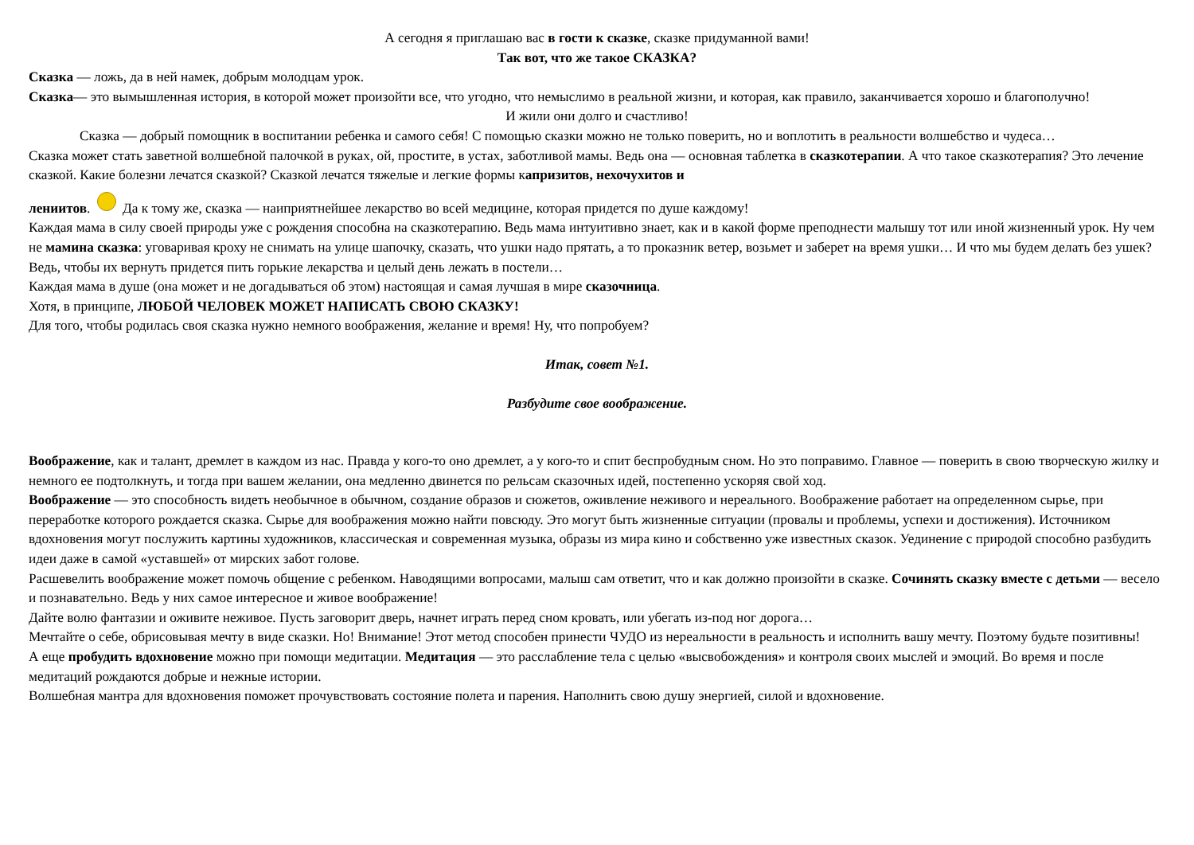А сегодня я приглашаю вас в гости к сказке, сказке придуманной вами!
Так вот, что же такое СКАЗКА?
Сказка — ложь, да в ней намек, добрым молодцам урок.
Сказка— это вымышленная история, в которой может произойти все, что угодно, что немыслимо в реальной жизни, и которая, как правило, заканчивается хорошо и благополучно!
И жили они долго и счастливо!
Сказка — добрый помощник в воспитании ребенка и самого себя! С помощью сказки можно не только поверить, но и воплотить в реальности волшебство и чудеса…
Сказка может стать заветной волшебной палочкой в руках, ой, простите, в устах, заботливой мамы. Ведь она — основная таблетка в сказкотерапии. А что такое сказкотерапия? Это лечение сказкой. Какие болезни лечатся сказкой? Сказкой лечатся тяжелые и легкие формы капризитов, нехочухитов и
лениитов. Да к тому же, сказка — наиприятнейшее лекарство во всей медицине, которая придется по душе каждому!
Каждая мама в силу своей природы уже с рождения способна на сказкотерапию. Ведь мама интуитивно знает, как и в какой форме преподнести малышу тот или иной жизненный урок. Ну чем не мамина сказка: уговаривая кроху не снимать на улице шапочку, сказать, что ушки надо прятать, а то проказник ветер, возьмет и заберет на время ушки… И что мы будем делать без ушек? Ведь, чтобы их вернуть придется пить горькие лекарства и целый день лежать в постели…
Каждая мама в душе (она может и не догадываться об этом) настоящая и самая лучшая в мире сказочница.
Хотя, в принципе, ЛЮБОЙ ЧЕЛОВЕК МОЖЕТ НАПИСАТЬ СВОЮ СКАЗКУ!
Для того, чтобы родилась своя сказка нужно немного воображения, желание и время! Ну, что попробуем?
Итак, совет №1.
Разбудите свое воображение.
Воображение, как и талант, дремлет в каждом из нас. Правда у кого-то оно дремлет, а у кого-то и спит беспробудным сном. Но это поправимо. Главное — поверить в свою творческую жилку и немного ее подтолкнуть, и тогда при вашем желании, она медленно двинется по рельсам сказочных идей, постепенно ускоряя свой ход.
Воображение — это способность видеть необычное в обычном, создание образов и сюжетов, оживление неживого и нереального. Воображение работает на определенном сырье, при переработке которого рождается сказка. Сырье для воображения можно найти повсюду. Это могут быть жизненные ситуации (провалы и проблемы, успехи и достижения). Источником вдохновения могут послужить картины художников, классическая и современная музыка, образы из мира кино и собственно уже известных сказок. Уединение с природой способно разбудить идеи даже в самой «уставшей» от мирских забот голове.
Расшевелить воображение может помочь общение с ребенком. Наводящими вопросами, малыш сам ответит, что и как должно произойти в сказке. Сочинять сказку вместе с детьми — весело и познавательно. Ведь у них самое интересное и живое воображение!
Дайте волю фантазии и оживите неживое. Пусть заговорит дверь, начнет играть перед сном кровать, или убегать из-под ног дорога…
Мечтайте о себе, обрисовывая мечту в виде сказки. Но! Внимание! Этот метод способен принести ЧУДО из нереальности в реальность и исполнить вашу мечту. Поэтому будьте позитивны!
А еще пробудить вдохновение можно при помощи медитации. Медитация — это расслабление тела с целью «высвобождения» и контроля своих мыслей и эмоций. Во время и после медитаций рождаются добрые и нежные истории.
Волшебная мантра для вдохновения поможет прочувствовать состояние полета и парения. Наполнить свою душу энергией, силой и вдохновение.